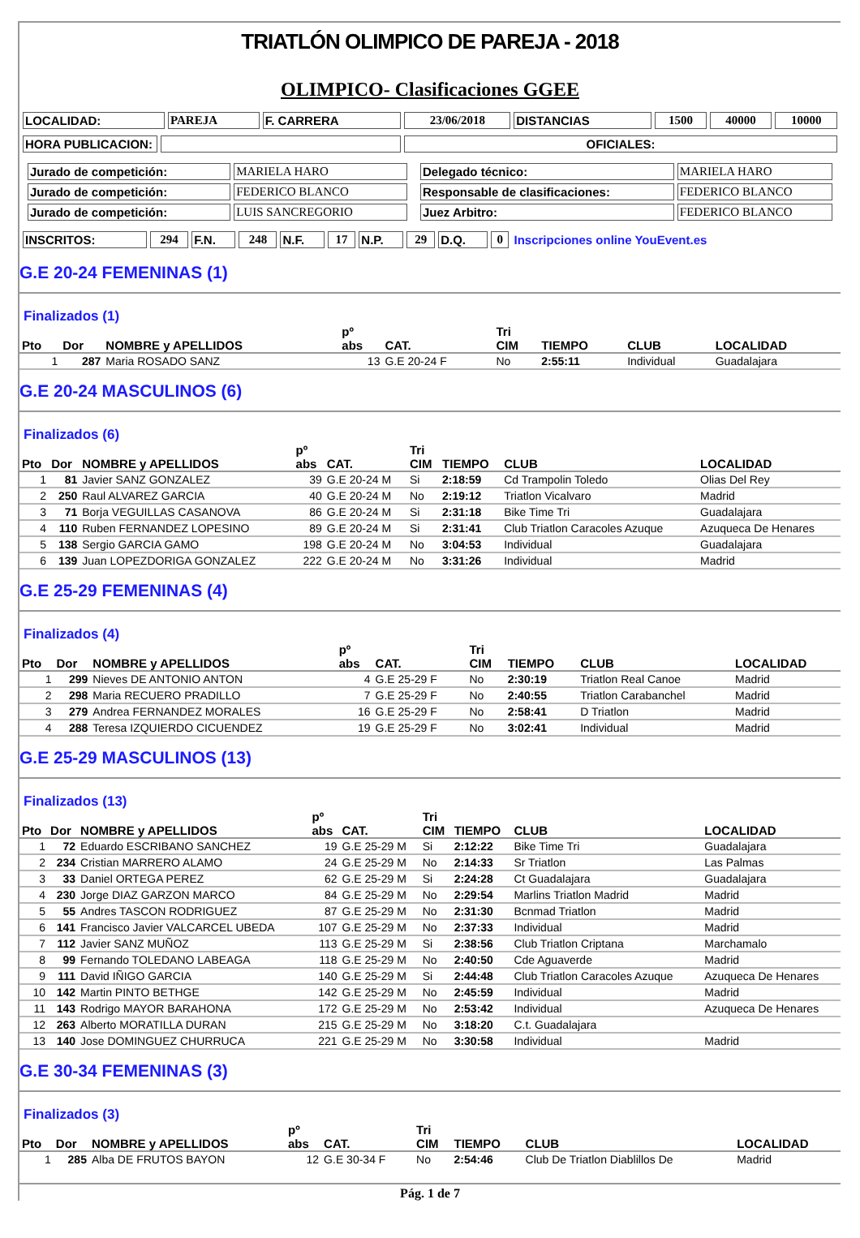TRIATLÓN OLIMPICO DE PAREJA - 2018
OLIMPICO- Clasificaciones GGEE
| LOCALIDAD: | PAREJA | F. CARRERA | 23/06/2018 | DISTANCIAS | 1500 | 40000 | 10000 |
| HORA PUBLICACION: | | OFICIALES: |
| / Jurado de competición: / MARIELA HARO / / Jurado de competición: / FEDERICO BLANCO / / Jurado de competición: / LUIS SANCREGORIO / | / Delegado técnico: / MARIELA HARO / / Responsable de clasificaciones: / FEDERICO BLANCO / / Juez Arbitro: / FEDERICO BLANCO / |
| INSCRITOS: | 294 | F.N. | 248 | N.F. | 17 | N.P. | 29 | D.Q. | 0 | Inscripciones online YouEvent.es |
G.E 20-24 FEMENINAS (1)
Finalizados (1)
| Pto | Dor | NOMBRE y APELLIDOS | pº abs | CAT. | Tri CIM | TIEMPO | CLUB | LOCALIDAD |
| --- | --- | --- | --- | --- | --- | --- | --- | --- |
| 1 | 287 | Maria ROSADO SANZ | 13 | G.E 20-24 F | No | 2:55:11 | Individual | Guadalajara |
G.E 20-24 MASCULINOS (6)
Finalizados (6)
| Pto | Dor | NOMBRE y APELLIDOS | pº abs | CAT. | Tri CIM | TIEMPO | CLUB | LOCALIDAD |
| --- | --- | --- | --- | --- | --- | --- | --- | --- |
| 1 | 81 | Javier SANZ GONZALEZ | 39 | G.E 20-24 M | Si | 2:18:59 | Cd Trampolin Toledo | Olias Del Rey |
| 2 | 250 | Raul ALVAREZ GARCIA | 40 | G.E 20-24 M | No | 2:19:12 | Triatlon Vicalvaro | Madrid |
| 3 | 71 | Borja VEGUILLAS CASANOVA | 86 | G.E 20-24 M | Si | 2:31:18 | Bike Time Tri | Guadalajara |
| 4 | 110 | Ruben FERNANDEZ LOPESINO | 89 | G.E 20-24 M | Si | 2:31:41 | Club Triatlon Caracoles Azuque | Azuqueca De Henares |
| 5 | 138 | Sergio GARCIA GAMO | 198 | G.E 20-24 M | No | 3:04:53 | Individual | Guadalajara |
| 6 | 139 | Juan LOPEZDORIGA GONZALEZ | 222 | G.E 20-24 M | No | 3:31:26 | Individual | Madrid |
G.E 25-29 FEMENINAS (4)
Finalizados (4)
| Pto | Dor | NOMBRE y APELLIDOS | pº abs | CAT. | Tri CIM | TIEMPO | CLUB | LOCALIDAD |
| --- | --- | --- | --- | --- | --- | --- | --- | --- |
| 1 | 299 | Nieves DE ANTONIO ANTON | 4 | G.E 25-29 F | No | 2:30:19 | Triatlon Real Canoe | Madrid |
| 2 | 298 | Maria RECUERO PRADILLO | 7 | G.E 25-29 F | No | 2:40:55 | Triatlon Carabanchel | Madrid |
| 3 | 279 | Andrea FERNANDEZ MORALES | 16 | G.E 25-29 F | No | 2:58:41 | D Triatlon | Madrid |
| 4 | 288 | Teresa IZQUIERDO CICUENDEZ | 19 | G.E 25-29 F | No | 3:02:41 | Individual | Madrid |
G.E 25-29 MASCULINOS (13)
Finalizados (13)
| Pto | Dor | NOMBRE y APELLIDOS | pº abs | CAT. | Tri CIM | TIEMPO | CLUB | LOCALIDAD |
| --- | --- | --- | --- | --- | --- | --- | --- | --- |
| 1 | 72 | Eduardo ESCRIBANO SANCHEZ | 19 | G.E 25-29 M | Si | 2:12:22 | Bike Time Tri | Guadalajara |
| 2 | 234 | Cristian MARRERO ALAMO | 24 | G.E 25-29 M | No | 2:14:33 | Sr Triatlon | Las Palmas |
| 3 | 33 | Daniel ORTEGA PEREZ | 62 | G.E 25-29 M | Si | 2:24:28 | Ct Guadalajara | Guadalajara |
| 4 | 230 | Jorge DIAZ GARZON MARCO | 84 | G.E 25-29 M | No | 2:29:54 | Marlins Triatlon Madrid | Madrid |
| 5 | 55 | Andres TASCON RODRIGUEZ | 87 | G.E 25-29 M | No | 2:31:30 | Bcnmad Triatlon | Madrid |
| 6 | 141 | Francisco Javier VALCARCEL UBEDA | 107 | G.E 25-29 M | No | 2:37:33 | Individual | Madrid |
| 7 | 112 | Javier SANZ MUÑOZ | 113 | G.E 25-29 M | Si | 2:38:56 | Club Triatlon Criptana | Marchamalo |
| 8 | 99 | Fernando TOLEDANO LABEAGA | 118 | G.E 25-29 M | No | 2:40:50 | Cde Aguaverde | Madrid |
| 9 | 111 | David IÑIGO GARCIA | 140 | G.E 25-29 M | Si | 2:44:48 | Club Triatlon Caracoles Azuque | Azuqueca De Henares |
| 10 | 142 | Martin PINTO BETHGE | 142 | G.E 25-29 M | No | 2:45:59 | Individual | Madrid |
| 11 | 143 | Rodrigo MAYOR BARAHONA | 172 | G.E 25-29 M | No | 2:53:42 | Individual | Azuqueca De Henares |
| 12 | 263 | Alberto MORATILLA DURAN | 215 | G.E 25-29 M | No | 3:18:20 | C.t. Guadalajara | |
| 13 | 140 | Jose DOMINGUEZ CHURRUCA | 221 | G.E 25-29 M | No | 3:30:58 | Individual | Madrid |
G.E 30-34 FEMENINAS (3)
Finalizados (3)
| Pto | Dor | NOMBRE y APELLIDOS | pº abs | CAT. | Tri CIM | TIEMPO | CLUB | LOCALIDAD |
| --- | --- | --- | --- | --- | --- | --- | --- | --- |
| 1 | 285 | Alba DE FRUTOS BAYON | 12 | G.E 30-34 F | No | 2:54:46 | Club De Triatlon Diablillos De | Madrid |
Pág. 1 de 7